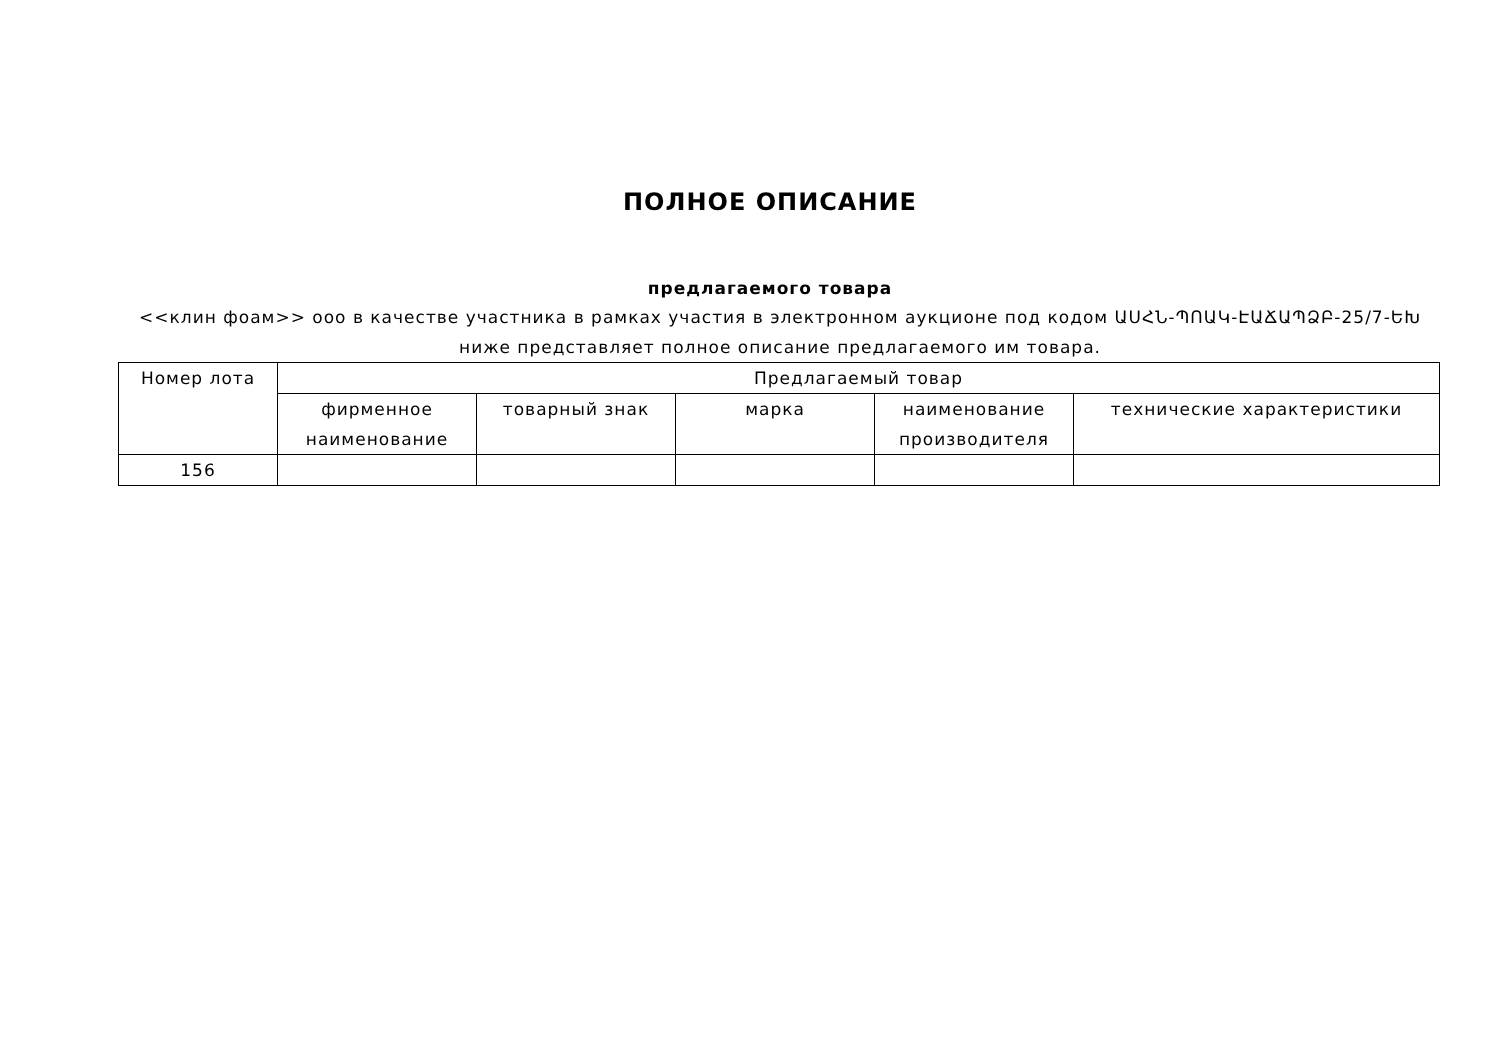ПОЛНОЕ ОПИСАНИЕ
предлагаемого товара
<<клин фоам>> ооо в качестве участника в рамках участия в электронном аукционе под кодом ԱՍՀՆ-ՊՈԱԿ-ԷԱՃԱՊՁԲ-25/7-ԵԽ ниже представляет полное описание предлагаемого им товара.
| Номер лота | Предлагаемый товар | | | | |
| --- | --- | --- | --- | --- | --- |
| | фирменное наименование | товарный знак | марка | наименование производителя | технические характеристики |
| 156 | | | | | |